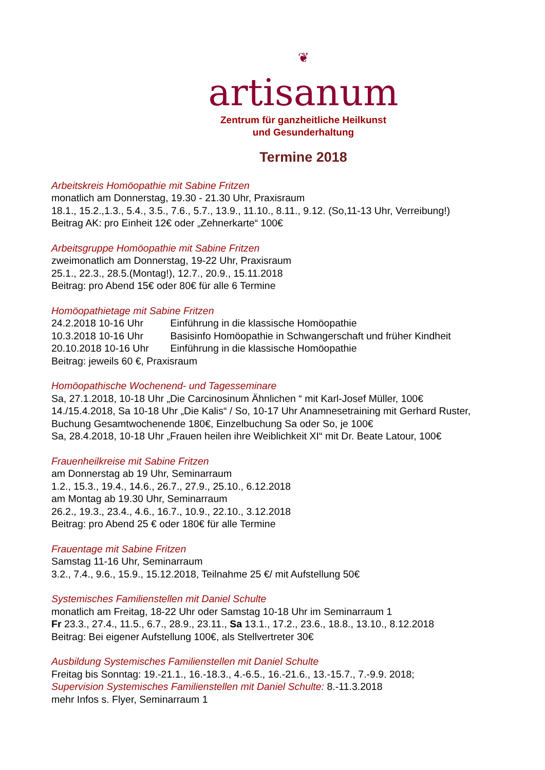❦
artisanum
Zentrum für ganzheitliche Heilkunst
und Gesunderhaltung
Termine 2018
Arbeitskreis Homöopathie mit Sabine Fritzen
monatlich am Donnerstag, 19.30 - 21.30 Uhr, Praxisraum
18.1., 15.2.,1.3., 5.4., 3.5., 7.6., 5.7., 13.9., 11.10., 8.11., 9.12. (So,11-13 Uhr, Verreibung!)
Beitrag AK: pro Einheit 12€ oder „Zehnerkarte“ 100€
Arbeitsgruppe Homöopathie mit Sabine Fritzen
zweimonatlich am Donnerstag, 19-22 Uhr, Praxisraum
25.1., 22.3., 28.5.(Montag!), 12.7., 20.9., 15.11.2018
Beitrag: pro Abend 15€ oder 80€ für alle 6 Termine
Homöopathietage mit Sabine Fritzen
24.2.2018 10-16 Uhr Einführung in die klassische Homöopathie
10.3.2018 10-16 Uhr Basisinfo Homöopathie in Schwangerschaft und früher Kindheit
20.10.2018 10-16 Uhr Einführung in die klassische Homöopathie
Beitrag: jeweils 60 €, Praxisraum
Homöopathische Wochenend- und Tagesseminare
Sa, 27.1.2018, 10-18 Uhr „Die Carcinosinum Ähnlichen “ mit Karl-Josef Müller, 100€
14./15.4.2018, Sa 10-18 Uhr „Die Kalis“ / So, 10-17 Uhr Anamnesetraining mit Gerhard Ruster, Buchung Gesamtwochenende 180€, Einzelbuchung Sa oder So, je 100€
Sa, 28.4.2018, 10-18 Uhr „Frauen heilen ihre Weiblichkeit XI“ mit Dr. Beate Latour, 100€
Frauenheilkreise mit Sabine Fritzen
am Donnerstag ab 19 Uhr, Seminarraum
1.2., 15.3., 19.4., 14.6., 26.7., 27.9., 25.10., 6.12.2018
am Montag ab 19.30 Uhr, Seminarraum
26.2., 19.3., 23.4., 4.6., 16.7., 10.9., 22.10., 3.12.2018
Beitrag: pro Abend 25 € oder 180€ für alle Termine
Frauentage mit Sabine Fritzen
Samstag 11-16 Uhr, Seminarraum
3.2., 7.4., 9.6., 15.9., 15.12.2018, Teilnahme 25 €/ mit Aufstellung 50€
Systemisches Familienstellen mit Daniel Schulte
monatlich am Freitag, 18-22 Uhr oder Samstag 10-18 Uhr im Seminarraum 1
Fr 23.3., 27.4., 11.5., 6.7., 28.9., 23.11., Sa 13.1., 17.2., 23.6., 18.8., 13.10., 8.12.2018
Beitrag: Bei eigener Aufstellung 100€, als Stellvertreter 30€
Ausbildung Systemisches Familienstellen mit Daniel Schulte
Freitag bis Sonntag: 19.-21.1., 16.-18.3., 4.-6.5., 16.-21.6., 13.-15.7., 7.-9.9. 2018;
Supervision Systemisches Familienstellen mit Daniel Schulte: 8.-11.3.2018
mehr Infos s. Flyer, Seminarraum 1